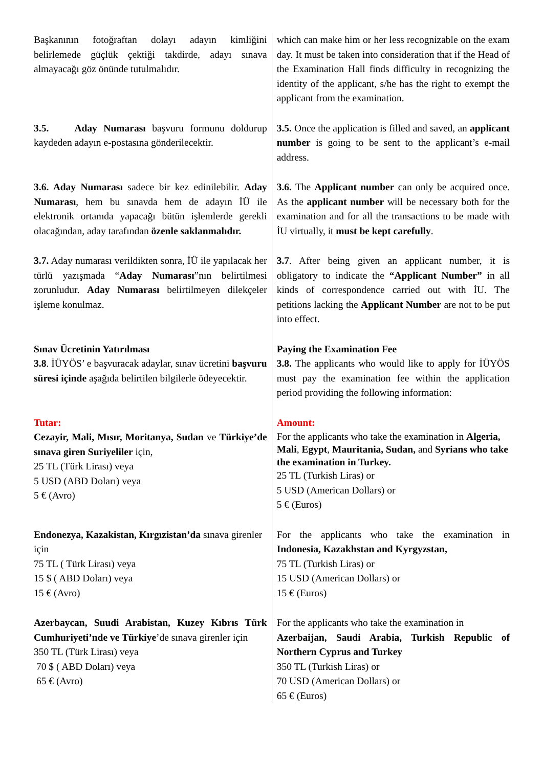| Başkanının fotoğraftan dolayı adayın kimliğini belirlemede güçlük çektiği takdirde, adayı sınava almayacağı göz önünde tutulmalıdır. | which can make him or her less recognizable on the exam day. It must be taken into consideration that if the Head of the Examination Hall finds difficulty in recognizing the identity of the applicant, s/he has the right to exempt the applicant from the examination. |
| 3.5. Aday Numarası başvuru formunu doldurup kaydeden adayın e-postasına gönderilecektir. | 3.5. Once the application is filled and saved, an applicant number is going to be sent to the applicant’s e-mail address. |
| 3.6. Aday Numarası sadece bir kez edinilebilir. Aday Numarası , hem bu sınavda hem de adayın İÜ ile elektronik ortamda yapacağı bütün işlemlerde gerekli olacağından, aday tarafından özenle saklanmalıdır. | 3.6. The Applicant number can only be acquired once. As the applicant number will be necessary both for the examination and for all the transactions to be made with İU virtually, it must be kept carefully . |
| 3.7. Aday numarası verildikten sonra, İÜ ile yapılacak her türlü yazışmada “ Aday Numarası ”nın belirtilmesi zorunludur. Aday Numarası belirtilmeyen dilekçeler işleme konulmaz. | 3.7 . After being given an applicant number, it is obligatory to indicate the “Applicant Number” in all kinds of correspondence carried out with İU. The petitions lacking the Applicant Number are not to be put into effect. |
| Sınav Ücretinin Yatırılması 3.8 . İÜYÖS’ e başvuracak adaylar, sınav ücretini başvuru süresi içinde aşağıda belirtilen bilgilerle ödeyecektir. | Paying the Examination Fee 3.8. The applicants who would like to apply for İÜYÖS must pay the examination fee within the application period providing the following information: |
| Tutar: Cezayir, Mali, Mısır, Moritanya, Sudan ve Türkiye’de sınava giren Suriyeliler için, 25 TL (Türk Lirası) veya 5 USD (ABD Doları) veya 5 € (Avro) | Amount: For the applicants who take the examination in Algeria, Mali , Egypt , Mauritania, Sudan, and Syrians who take the examination in Turkey. 25 TL (Turkish Liras) or 5 USD (American Dollars) or 5 € (Euros) |
| Endonezya, Kazakistan, Kırgızistan’da sınava girenler için 75 TL ( Türk Lirası) veya 15 $ ( ABD Doları) veya 15 € (Avro) | For the applicants who take the examination in Indonesia, Kazakhstan and Kyrgyzstan, 75 TL (Turkish Liras) or 15 USD (American Dollars) or 15 € (Euros) |
| Azerbaycan, Suudi Arabistan, Kuzey Kıbrıs Türk Cumhuriyeti’nde ve Türkiye ’de sınava girenler için 350 TL (Türk Lirası) veya 70 $ ( ABD Doları) veya 65 € (Avro) | For the applicants who take the examination in Azerbaijan, Saudi Arabia, Turkish Republic of Northern Cyprus and Turkey 350 TL (Turkish Liras) or 70 USD (American Dollars) or 65 € (Euros) |